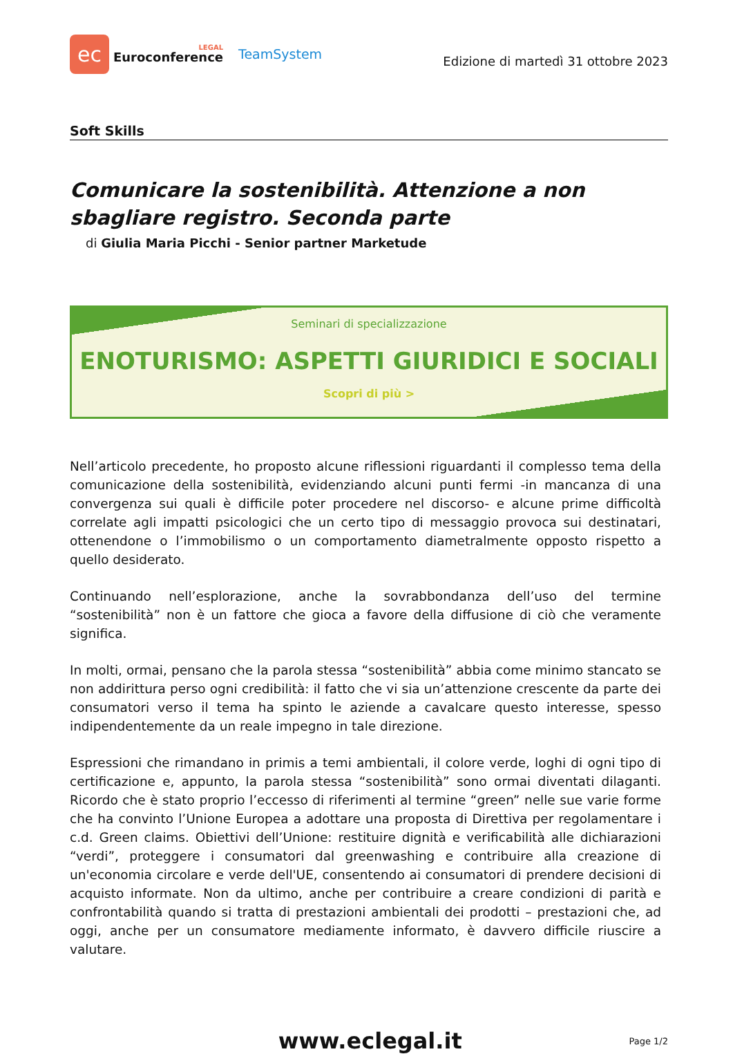ec
LEGAL
Euroconference
TeamSystem
Edizione di martedì 31 ottobre 2023
Soft Skills
Comunicare la sostenibilità. Attenzione a non sbagliare registro. Seconda parte
di Giulia Maria Picchi - Senior partner Marketude
Seminari di specializzazione
ENOTURISMO: ASPETTI GIURIDICI E SOCIALI
Scopri di più >
Nell’articolo precedente, ho proposto alcune riflessioni riguardanti il complesso tema della comunicazione della sostenibilità, evidenziando alcuni punti fermi -in mancanza di una convergenza sui quali è difficile poter procedere nel discorso- e alcune prime difficoltà correlate agli impatti psicologici che un certo tipo di messaggio provoca sui destinatari, ottenendone o l’immobilismo o un comportamento diametralmente opposto rispetto a quello desiderato.
Continuando nell’esplorazione, anche la sovrabbondanza dell’uso del termine “sostenibilità” non è un fattore che gioca a favore della diffusione di ciò che veramente significa.
In molti, ormai, pensano che la parola stessa “sostenibilità” abbia come minimo stancato se non addirittura perso ogni credibilità: il fatto che vi sia un’attenzione crescente da parte dei consumatori verso il tema ha spinto le aziende a cavalcare questo interesse, spesso indipendentemente da un reale impegno in tale direzione.
Espressioni che rimandano in primis a temi ambientali, il colore verde, loghi di ogni tipo di certificazione e, appunto, la parola stessa “sostenibilità” sono ormai diventati dilaganti. Ricordo che è stato proprio l’eccesso di riferimenti al termine “green” nelle sue varie forme che ha convinto l’Unione Europea a adottare una proposta di Direttiva per regolamentare i c.d. Green claims. Obiettivi dell’Unione: restituire dignità e verificabilità alle dichiarazioni “verdi”, proteggere i consumatori dal greenwashing e contribuire alla creazione di un'economia circolare e verde dell'UE, consentendo ai consumatori di prendere decisioni di acquisto informate. Non da ultimo, anche per contribuire a creare condizioni di parità e confrontabilità quando si tratta di prestazioni ambientali dei prodotti – prestazioni che, ad oggi, anche per un consumatore mediamente informato, è davvero difficile riuscire a valutare.
www.eclegal.it
Page 1/2